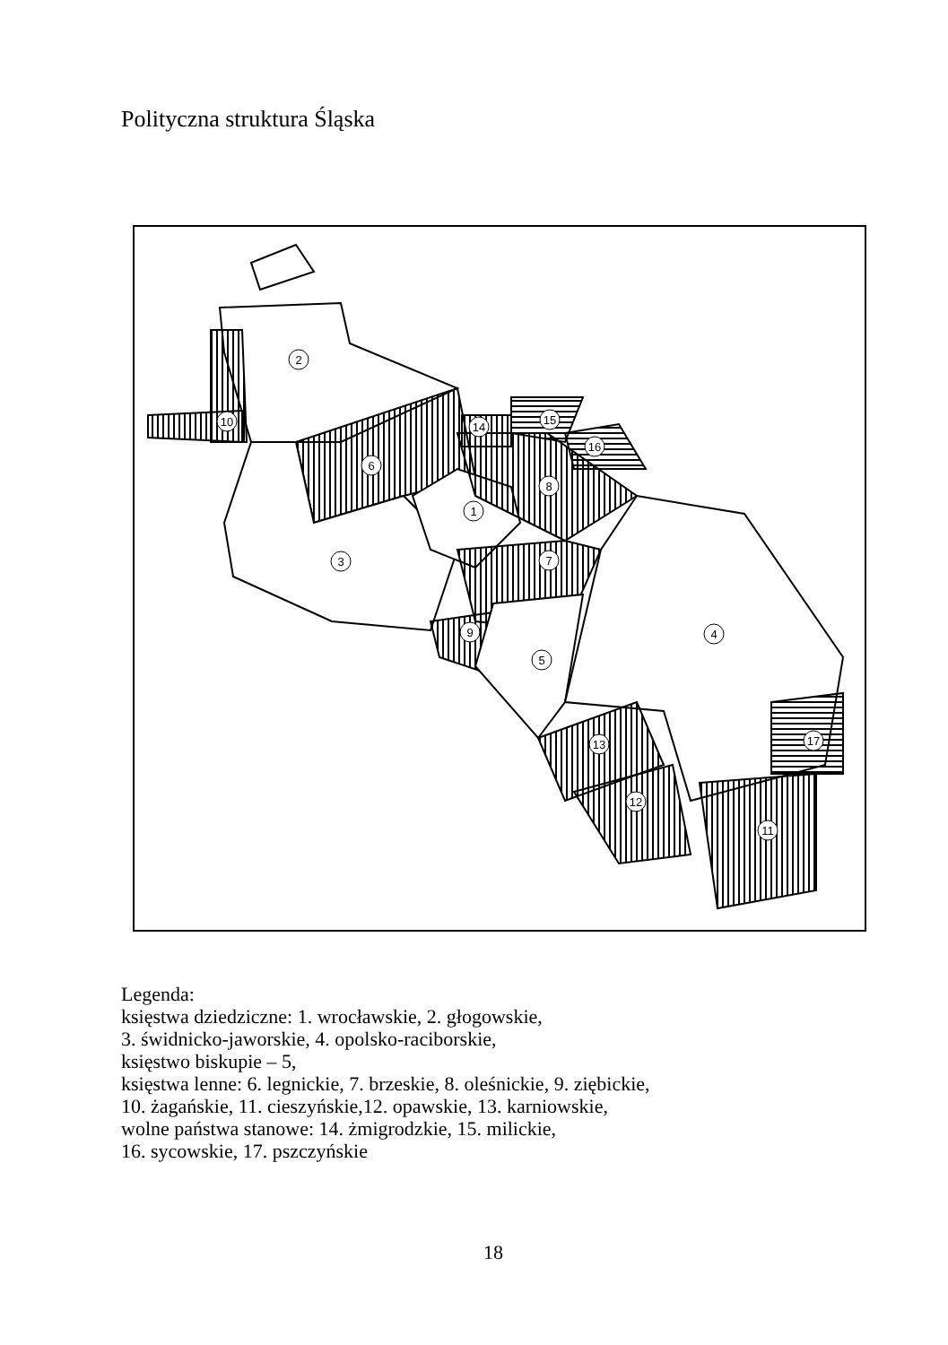Polityczna struktura Śląska
2
10
6
14
15
16
8
1
3
7
9
5
4
17
13
12
11
Legenda:
księstwa dziedziczne: 1. wrocławskie, 2. głogowskie,
3. świdnicko-jaworskie, 4. opolsko-raciborskie,
księstwo biskupie – 5,
księstwa lenne: 6. legnickie, 7. brzeskie, 8. oleśnickie, 9. ziębickie,
10. żagańskie, 11. cieszyńskie,12. opawskie, 13. karniowskie,
wolne państwa stanowe: 14. żmigrodzkie, 15. milickie,
16. sycowskie, 17. pszczyńskie
18